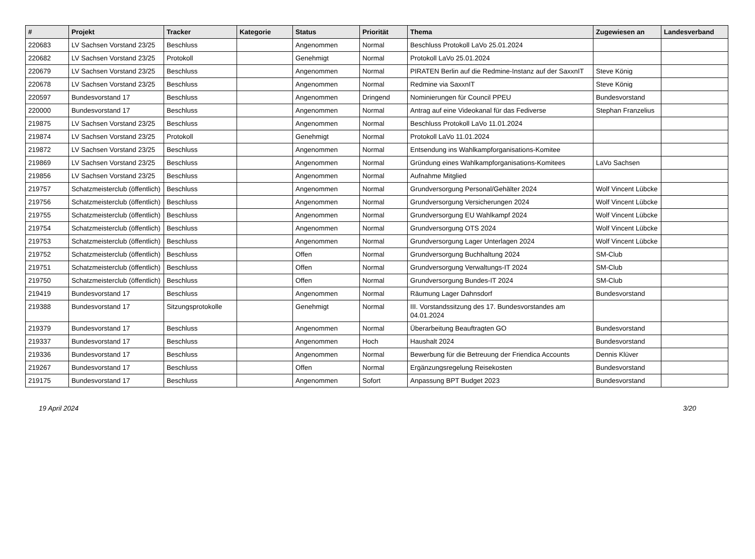| # | Projekt | Tracker | Kategorie | Status | Priorität | Thema | Zugewiesen an | Landesverband |
| --- | --- | --- | --- | --- | --- | --- | --- | --- |
| 220683 | LV Sachsen Vorstand 23/25 | Beschluss | | Angenommen | Normal | Beschluss Protokoll LaVo 25.01.2024 | | |
| 220682 | LV Sachsen Vorstand 23/25 | Protokoll | | Genehmigt | Normal | Protokoll LaVo 25.01.2024 | | |
| 220679 | LV Sachsen Vorstand 23/25 | Beschluss | | Angenommen | Normal | PIRATEN Berlin auf die Redmine-Instanz auf der SaxxnIT | Steve König | |
| 220678 | LV Sachsen Vorstand 23/25 | Beschluss | | Angenommen | Normal | Redmine via SaxxnIT | Steve König | |
| 220597 | Bundesvorstand 17 | Beschluss | | Angenommen | Dringend | Nominierungen für Council PPEU | Bundesvorstand | |
| 220000 | Bundesvorstand 17 | Beschluss | | Angenommen | Normal | Antrag auf eine Videokanal für das Fediverse | Stephan Franzelius | |
| 219875 | LV Sachsen Vorstand 23/25 | Beschluss | | Angenommen | Normal | Beschluss Protokoll LaVo 11.01.2024 | | |
| 219874 | LV Sachsen Vorstand 23/25 | Protokoll | | Genehmigt | Normal | Protokoll LaVo 11.01.2024 | | |
| 219872 | LV Sachsen Vorstand 23/25 | Beschluss | | Angenommen | Normal | Entsendung ins Wahlkampforganisations-Komitee | | |
| 219869 | LV Sachsen Vorstand 23/25 | Beschluss | | Angenommen | Normal | Gründung eines Wahlkampforganisations-Komitees | LaVo Sachsen | |
| 219856 | LV Sachsen Vorstand 23/25 | Beschluss | | Angenommen | Normal | Aufnahme Mitglied | | |
| 219757 | Schatzmeisterclub (öffentlich) | Beschluss | | Angenommen | Normal | Grundversorgung Personal/Gehälter 2024 | Wolf Vincent Lübcke | |
| 219756 | Schatzmeisterclub (öffentlich) | Beschluss | | Angenommen | Normal | Grundversorgung Versicherungen 2024 | Wolf Vincent Lübcke | |
| 219755 | Schatzmeisterclub (öffentlich) | Beschluss | | Angenommen | Normal | Grundversorgung EU Wahlkampf 2024 | Wolf Vincent Lübcke | |
| 219754 | Schatzmeisterclub (öffentlich) | Beschluss | | Angenommen | Normal | Grundversorgung OTS 2024 | Wolf Vincent Lübcke | |
| 219753 | Schatzmeisterclub (öffentlich) | Beschluss | | Angenommen | Normal | Grundversorgung Lager Unterlagen 2024 | Wolf Vincent Lübcke | |
| 219752 | Schatzmeisterclub (öffentlich) | Beschluss | | Offen | Normal | Grundversorgung Buchhaltung 2024 | SM-Club | |
| 219751 | Schatzmeisterclub (öffentlich) | Beschluss | | Offen | Normal | Grundversorgung Verwaltungs-IT 2024 | SM-Club | |
| 219750 | Schatzmeisterclub (öffentlich) | Beschluss | | Offen | Normal | Grundversorgung Bundes-IT 2024 | SM-Club | |
| 219419 | Bundesvorstand 17 | Beschluss | | Angenommen | Normal | Räumung Lager Dahnsdorf | Bundesvorstand | |
| 219388 | Bundesvorstand 17 | Sitzungsprotokolle | | Genehmigt | Normal | III. Vorstandssitzung des 17. Bundesvorstandes am 04.01.2024 | | |
| 219379 | Bundesvorstand 17 | Beschluss | | Angenommen | Normal | Überarbeitung Beauftragten GO | Bundesvorstand | |
| 219337 | Bundesvorstand 17 | Beschluss | | Angenommen | Hoch | Haushalt 2024 | Bundesvorstand | |
| 219336 | Bundesvorstand 17 | Beschluss | | Angenommen | Normal | Bewerbung für die Betreuung der Friendica Accounts | Dennis Klüver | |
| 219267 | Bundesvorstand 17 | Beschluss | | Offen | Normal | Ergänzungsregelung Reisekosten | Bundesvorstand | |
| 219175 | Bundesvorstand 17 | Beschluss | | Angenommen | Sofort | Anpassung BPT Budget 2023 | Bundesvorstand | |
19 April 2024 3/20